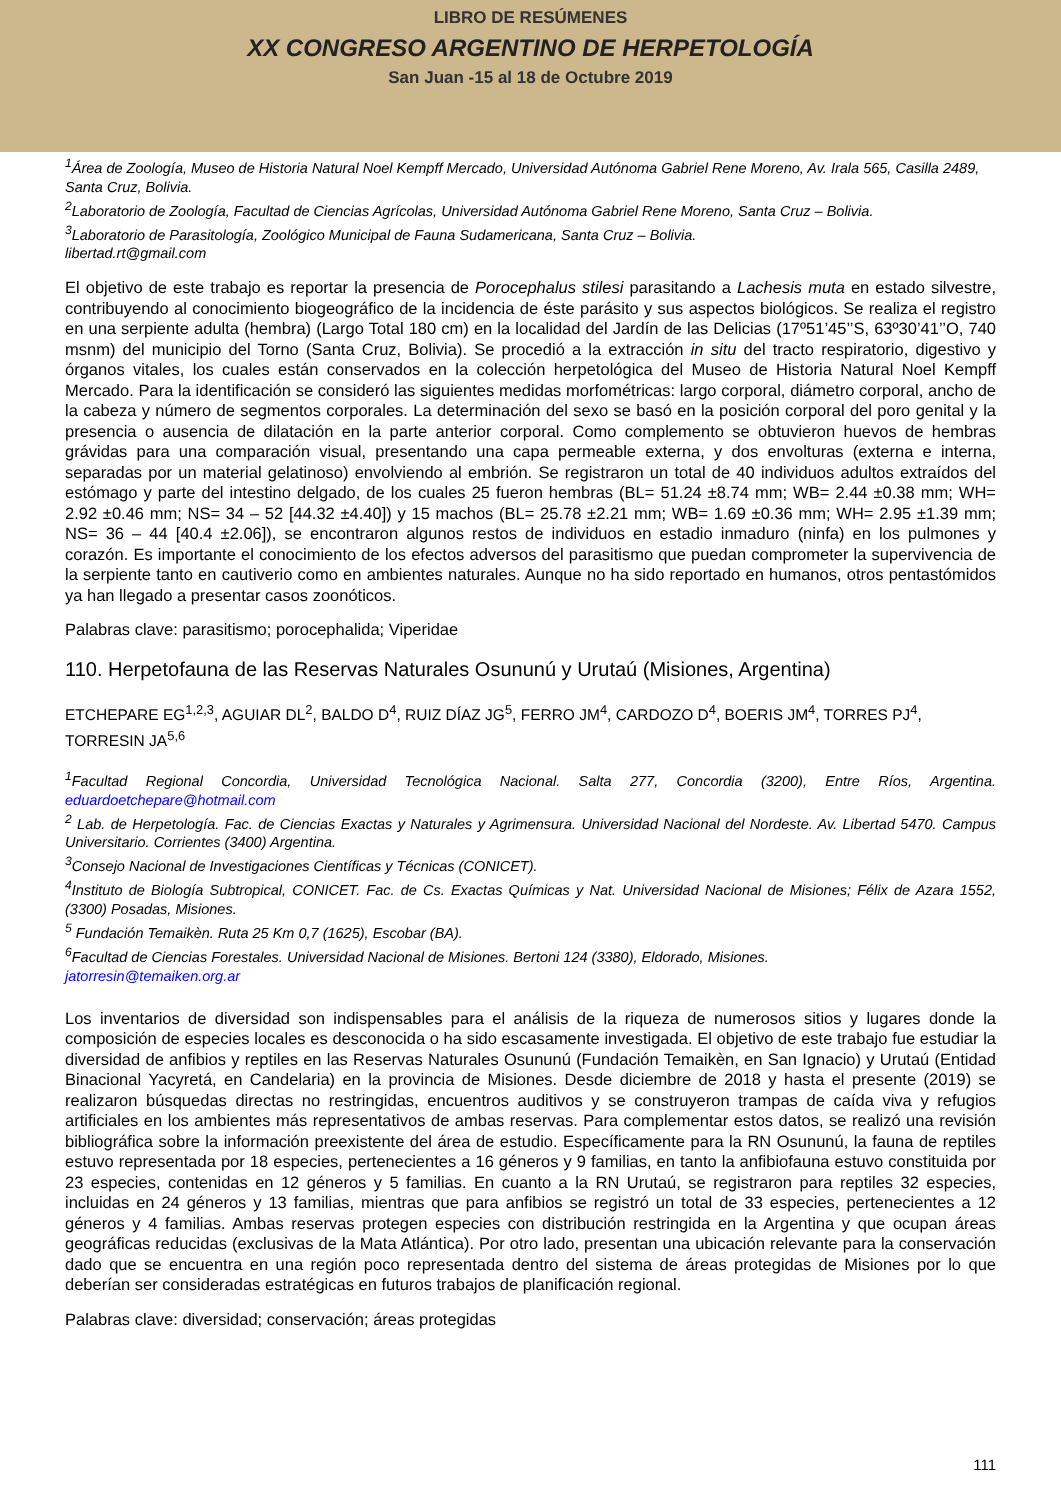LIBRO DE RESÚMENES
XX CONGRESO ARGENTINO DE HERPETOLOGÍA
San Juan -15 al 18 de Octubre 2019
<sup>1</sup> Área de Zoología, Museo de Historia Natural Noel Kempff Mercado, Universidad Autónoma Gabriel Rene Moreno, Av. Irala 565, Casilla 2489, Santa Cruz, Bolivia.
<sup>2</sup> Laboratorio de Zoología, Facultad de Ciencias Agrícolas, Universidad Autónoma Gabriel Rene Moreno, Santa Cruz – Bolivia.
<sup>3</sup> Laboratorio de Parasitología, Zoológico Municipal de Fauna Sudamericana, Santa Cruz – Bolivia.
libertad.rt@gmail.com
El objetivo de este trabajo es reportar la presencia de Porocephalus stilesi parasitando a Lachesis muta en estado silvestre, contribuyendo al conocimiento biogeográfico de la incidencia de éste parásito y sus aspectos biológicos. Se realiza el registro en una serpiente adulta (hembra) (Largo Total 180 cm) en la localidad del Jardín de las Delicias (17º51’45’’S, 63º30’41’’O, 740 msnm) del municipio del Torno (Santa Cruz, Bolivia). Se procedió a la extracción in situ del tracto respiratorio, digestivo y órganos vitales, los cuales están conservados en la colección herpetológica del Museo de Historia Natural Noel Kempff Mercado. Para la identificación se consideró las siguientes medidas morfométricas: largo corporal, diámetro corporal, ancho de la cabeza y número de segmentos corporales. La determinación del sexo se basó en la posición corporal del poro genital y la presencia o ausencia de dilatación en la parte anterior corporal. Como complemento se obtuvieron huevos de hembras grávidas para una comparación visual, presentando una capa permeable externa, y dos envolturas (externa e interna, separadas por un material gelatinoso) envolviendo al embrión. Se registraron un total de 40 individuos adultos extraídos del estómago y parte del intestino delgado, de los cuales 25 fueron hembras (BL= 51.24 ±8.74 mm; WB= 2.44 ±0.38 mm; WH= 2.92 ±0.46 mm; NS= 34 – 52 [44.32 ±4.40]) y 15 machos (BL= 25.78 ±2.21 mm; WB= 1.69 ±0.36 mm; WH= 2.95 ±1.39 mm; NS= 36 – 44 [40.4 ±2.06]), se encontraron algunos restos de individuos en estadio inmaduro (ninfa) en los pulmones y corazón. Es importante el conocimiento de los efectos adversos del parasitismo que puedan comprometer la supervivencia de la serpiente tanto en cautiverio como en ambientes naturales. Aunque no ha sido reportado en humanos, otros pentastómidos ya han llegado a presentar casos zoonóticos.
Palabras clave: parasitismo; porocephalida; Viperidae
110. Herpetofauna de las Reservas Naturales Osununú y Urutaú (Misiones, Argentina)
ETCHEPARE EG<sup>1,2,3</sup>, AGUIAR DL<sup>2</sup>, BALDO D<sup>4</sup>, RUIZ DÍAZ JG<sup>5</sup>, FERRO JM<sup>4</sup>, CARDOZO D<sup>4</sup>, BOERIS JM<sup>4</sup>, TORRES PJ<sup>4</sup>, TORRESIN JA<sup>5,6</sup>
<sup>1</sup> Facultad Regional Concordia, Universidad Tecnológica Nacional. Salta 277, Concordia (3200), Entre Ríos, Argentina. eduardoetchepare@hotmail.com
<sup>2</sup> Lab. de Herpetología. Fac. de Ciencias Exactas y Naturales y Agrimensura. Universidad Nacional del Nordeste. Av. Libertad 5470. Campus Universitario. Corrientes (3400) Argentina.
<sup>3</sup> Consejo Nacional de Investigaciones Científicas y Técnicas (CONICET).
<sup>4</sup> Instituto de Biología Subtropical, CONICET. Fac. de Cs. Exactas Químicas y Nat. Universidad Nacional de Misiones; Félix de Azara 1552, (3300) Posadas, Misiones.
<sup>5</sup> Fundación Temaikèn. Ruta 25 Km 0,7 (1625), Escobar (BA).
<sup>6</sup> Facultad de Ciencias Forestales. Universidad Nacional de Misiones. Bertoni 124 (3380), Eldorado, Misiones.
jatorresin@temaiken.org.ar
Los inventarios de diversidad son indispensables para el análisis de la riqueza de numerosos sitios y lugares donde la composición de especies locales es desconocida o ha sido escasamente investigada. El objetivo de este trabajo fue estudiar la diversidad de anfibios y reptiles en las Reservas Naturales Osununú (Fundación Temaikèn, en San Ignacio) y Urutaú (Entidad Binacional Yacyretá, en Candelaria) en la provincia de Misiones. Desde diciembre de 2018 y hasta el presente (2019) se realizaron búsquedas directas no restringidas, encuentros auditivos y se construyeron trampas de caída viva y refugios artificiales en los ambientes más representativos de ambas reservas. Para complementar estos datos, se realizó una revisión bibliográfica sobre la información preexistente del área de estudio. Específicamente para la RN Osununú, la fauna de reptiles estuvo representada por 18 especies, pertenecientes a 16 géneros y 9 familias, en tanto la anfibiofauna estuvo constituida por 23 especies, contenidas en 12 géneros y 5 familias. En cuanto a la RN Urutaú, se registraron para reptiles 32 especies, incluidas en 24 géneros y 13 familias, mientras que para anfibios se registró un total de 33 especies, pertenecientes a 12 géneros y 4 familias. Ambas reservas protegen especies con distribución restringida en la Argentina y que ocupan áreas geográficas reducidas (exclusivas de la Mata Atlántica). Por otro lado, presentan una ubicación relevante para la conservación dado que se encuentra en una región poco representada dentro del sistema de áreas protegidas de Misiones por lo que deberían ser consideradas estratégicas en futuros trabajos de planificación regional.
Palabras clave: diversidad; conservación; áreas protegidas
111